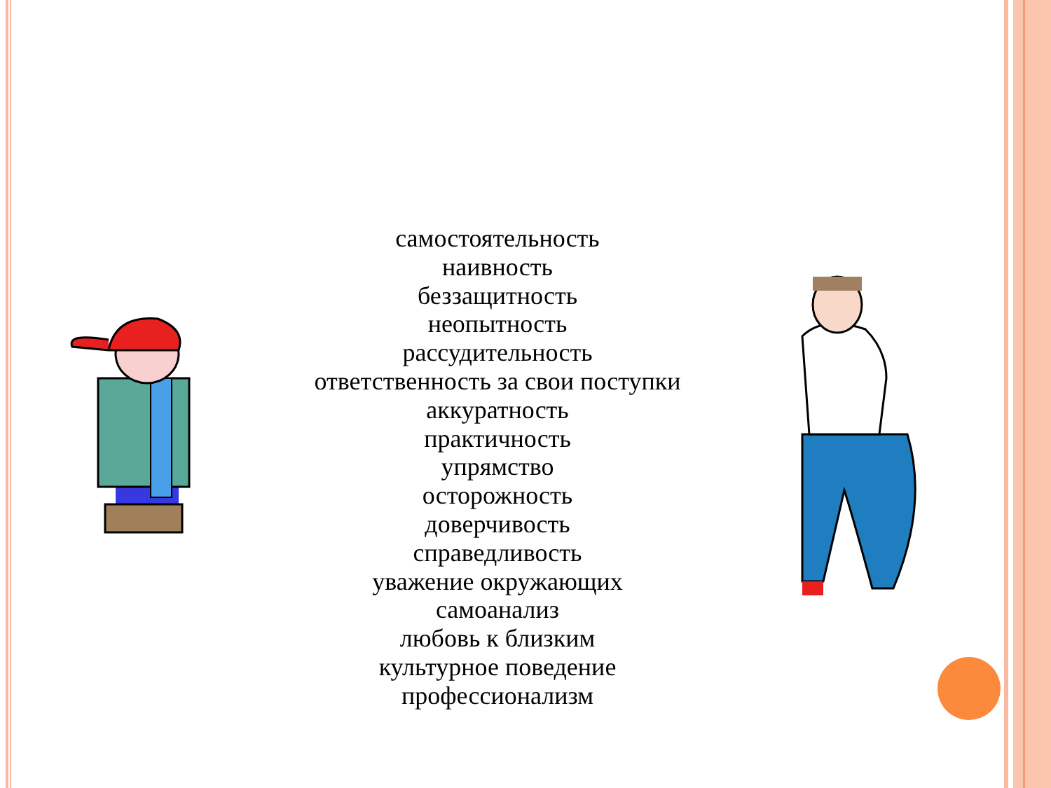самостоятельность
наивность
беззащитность
неопытность
рассудительность
ответственность за свои поступки
аккуратность
практичность
упрямство
осторожность
доверчивость
справедливость
уважение окружающих
самоанализ
любовь к близким
культурное поведение
профессионализм